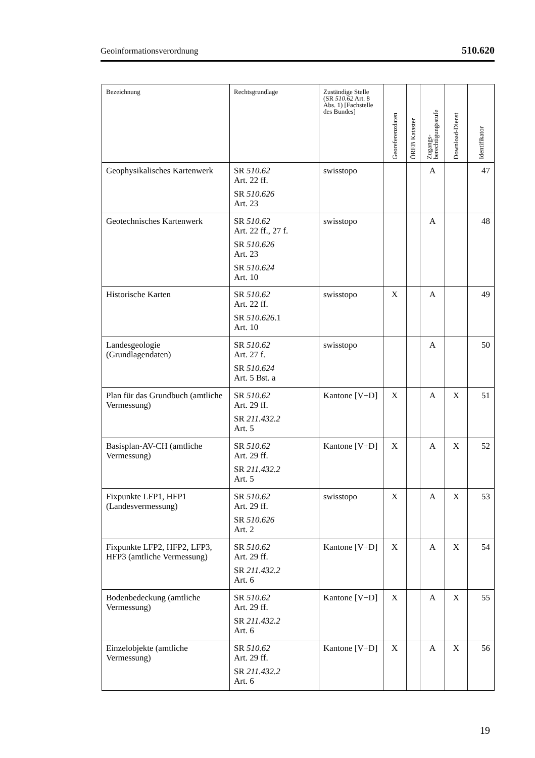Geoinformationsverordnung 510.620
| Bezeichnung | Rechtsgrundlage | Zuständige Stelle (SR 510.62 Art. 8 Abs. 1) [Fachstelle des Bundes] | Georeferenzdaten | ÖREB Kataster | Zugangs- berechtigungsstufe | Download-Dienst | Identifikator |
| --- | --- | --- | --- | --- | --- | --- | --- |
| Geophysikalisches Kartenwerk | SR 510.62 Art. 22 ff. SR 510.626 Art. 23 | swisstopo | | | A | | 47 |
| Geotechnisches Kartenwerk | SR 510.62 Art. 22 ff., 27 f. SR 510.626 Art. 23 SR 510.624 Art. 10 | swisstopo | | | A | | 48 |
| Historische Karten | SR 510.62 Art. 22 ff. SR 510.626 .1 Art. 10 | swisstopo | X | | A | | 49 |
| Landesgeologie (Grundlagendaten) | SR 510.62 Art. 27 f. SR 510.624 Art. 5 Bst. a | swisstopo | | | A | | 50 |
| Plan für das Grundbuch (amtliche Vermessung) | SR 510.62 Art. 29 ff. SR 211.432.2 Art. 5 | Kantone [V+D] | X | | A | X | 51 |
| Basisplan-AV-CH (amtliche Vermessung) | SR 510.62 Art. 29 ff. SR 211.432.2 Art. 5 | Kantone [V+D] | X | | A | X | 52 |
| Fixpunkte LFP1, HFP1 (Landesvermessung) | SR 510.62 Art. 29 ff. SR 510.626 Art. 2 | swisstopo | X | | A | X | 53 |
| Fixpunkte LFP2, HFP2, LFP3, HFP3 (amtliche Vermessung) | SR 510.62 Art. 29 ff. SR 211.432.2 Art. 6 | Kantone [V+D] | X | | A | X | 54 |
| Bodenbedeckung (amtliche Vermessung) | SR 510.62 Art. 29 ff. SR 211.432.2 Art. 6 | Kantone [V+D] | X | | A | X | 55 |
| Einzelobjekte (amtliche Vermessung) | SR 510.62 Art. 29 ff. SR 211.432.2 Art. 6 | Kantone [V+D] | X | | A | X | 56 |
19